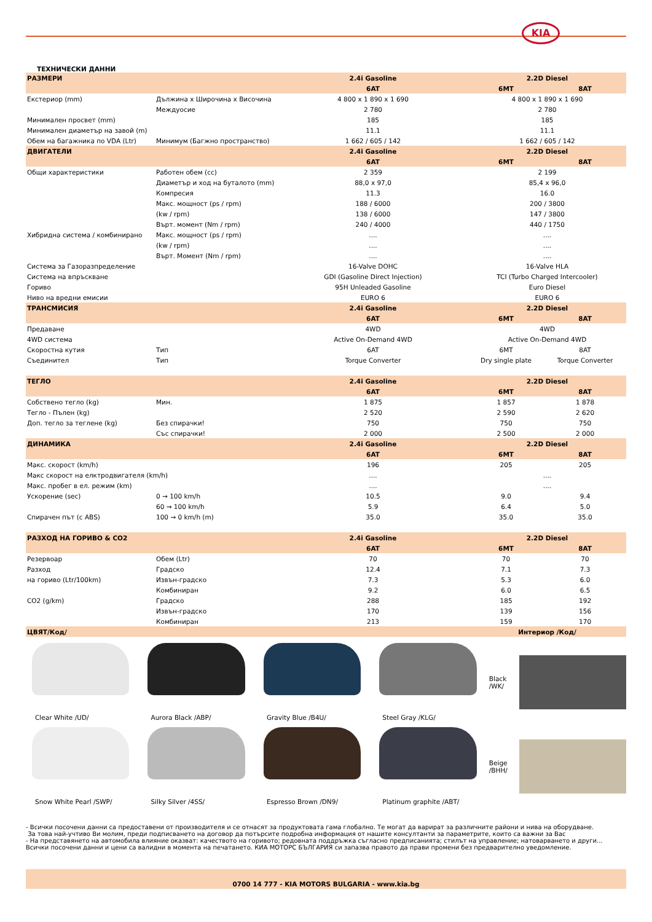KIA
ТЕХНИЧЕСКИ ДАННИ
| РАЗМЕРИ | | 2.4i Gasoline | 2.2D Diesel | |
| | | 6AT | 6MT | 8AT |
| Екстериор (mm) | Дължина x Широчина x Височина | 4 800 x 1 890 x 1 690 | 4 800 x 1 890 x 1 690 | |
| | Междуосие | 2 780 | 2 780 | |
| Минимален просвет (mm) | | 185 | 185 | |
| Минимален диаметър на завой (m) | | 11.1 | 11.1 | |
| Обем на багажника по VDA (Ltr) | Минимум (Багжно пространство) | 1 662 / 605 / 142 | 1 662 / 605 / 142 | |
| ДВИГАТЕЛИ | | 2.4i Gasoline | 2.2D Diesel | |
| | | 6AT | 6MT | 8AT |
| Общи характеристики | Работен обем (cc) | 2 359 | 2 199 | |
| | Диаметър и ход на буталото (mm) | 88,0 x 97,0 | 85,4 x 96,0 | |
| | Компресия | 11.3 | 16.0 | |
| | Макс. мощност (ps / rpm) | 188 / 6000 | 200 / 3800 | |
| | (kw / rpm) | 138 / 6000 | 147 / 3800 | |
| | Върт. момент (Nm / rpm) | 240 / 4000 | 440 / 1750 | |
| Хибридна система / комбинирано | Макс. мощност (ps / rpm) | .... | .... | |
| | (kw / rpm) | .... | .... | |
| | Върт. Момент (Nm / rpm) | .... | .... | |
| Система за Газоразпределение | | 16-Valve DOHC | 16-Valve HLA | |
| Система на впръскване | | GDI (Gasoline Direct Injection) | TCI (Turbo Charged Intercooler) | |
| Гориво | | 95H Unleaded Gasoline | Euro Diesel | |
| Ниво на вредни емисии | | EURO 6 | EURO 6 | |
| ТРАНСМИСИЯ | | 2.4i Gasoline | 2.2D Diesel | |
| | | 6AT | 6MT | 8AT |
| Предаване | | 4WD | 4WD | |
| 4WD система | | Active On-Demand 4WD | Active On-Demand 4WD | |
| Скоростна кутия | Тип | 6AT | 6MT | 8AT |
| Съединител | Тип | Torque Converter | Dry single plate | Torque Converter |
| ТЕГЛО | | 2.4i Gasoline | 2.2D Diesel | |
| | | 6AT | 6MT | 8AT |
| Собствено тегло (kg) | Мин. | 1 875 | 1 857 | 1 878 |
| Тегло - Пълен (kg) | | 2 520 | 2 590 | 2 620 |
| Доп. тегло за теглене (kg) | Без спирачки! | 750 | 750 | 750 |
| | Със спирачки! | 2 000 | 2 500 | 2 000 |
| ДИНАМИКА | | 2.4i Gasoline | 2.2D Diesel | |
| | | 6AT | 6MT | 8AT |
| Макс. скорост (km/h) | | 196 | 205 | 205 |
| Макс скорост на елктродвигателя (km/h) | | .... | .... | |
| Макс. пробег в ел. режим (km) | | .... | .... | |
| Ускорение (sec) | 0 → 100 km/h | 10.5 | 9.0 | 9.4 |
| | 60 → 100 km/h | 5.9 | 6.4 | 5.0 |
| Спирачен път (с ABS) | 100 → 0 km/h (m) | 35.0 | 35.0 | 35.0 |
| РАЗХОД НА ГОРИВО & CO2 | | 2.4i Gasoline | 2.2D Diesel | |
| | | 6AT | 6MT | 8AT |
| Резервоар | Обем (Ltr) | 70 | 70 | 70 |
| Разход | Градско | 12.4 | 7.1 | 7.3 |
| на гориво (Ltr/100km) | Извън-градско | 7.3 | 5.3 | 6.0 |
| | Комбиниран | 9.2 | 6.0 | 6.5 |
| CO2 (g/km) | Градско | 288 | 185 | 192 |
| | Извън-градско | 170 | 139 | 156 |
| | Комбиниран | 213 | 159 | 170 |
| ЦВЯТ/Код/ | | | Интериор /Код/ | |
Clear White /UD/ Aurora Black /ABP/ Gravity Blue /B4U/ Steel Gray /KLG/
Black
/WK/
Snow White Pearl /SWP/ Silky Silver /4SS/ Espresso Brown /DN9/ Platinum graphite /ABT/
Beige
/BHH/
- Всички посочени данни са предоставени от производителя и се отнасят за продуктовата гама глобално. Те могат да варират за различните райони и нива на оборудване.
За това най-учтиво Ви молим, преди подписването на договор да потърсите подробна информация от нашите консултанти за параметрите, които са важни за Вас
- На представянето на автомобила влияние оказват: качеството на горивото; редовната поддръжка съгласно предписанията; стилът на управление; натоварването и други...
Всички посочени данни и цени са валидни в момента на печатането. КИА МОТОРС БЪЛГАРИЯ си запазва правото да прави промени без предварително уведомление.
0700 14 777 - KIA MOTORS BULGARIA - www.kia.bg